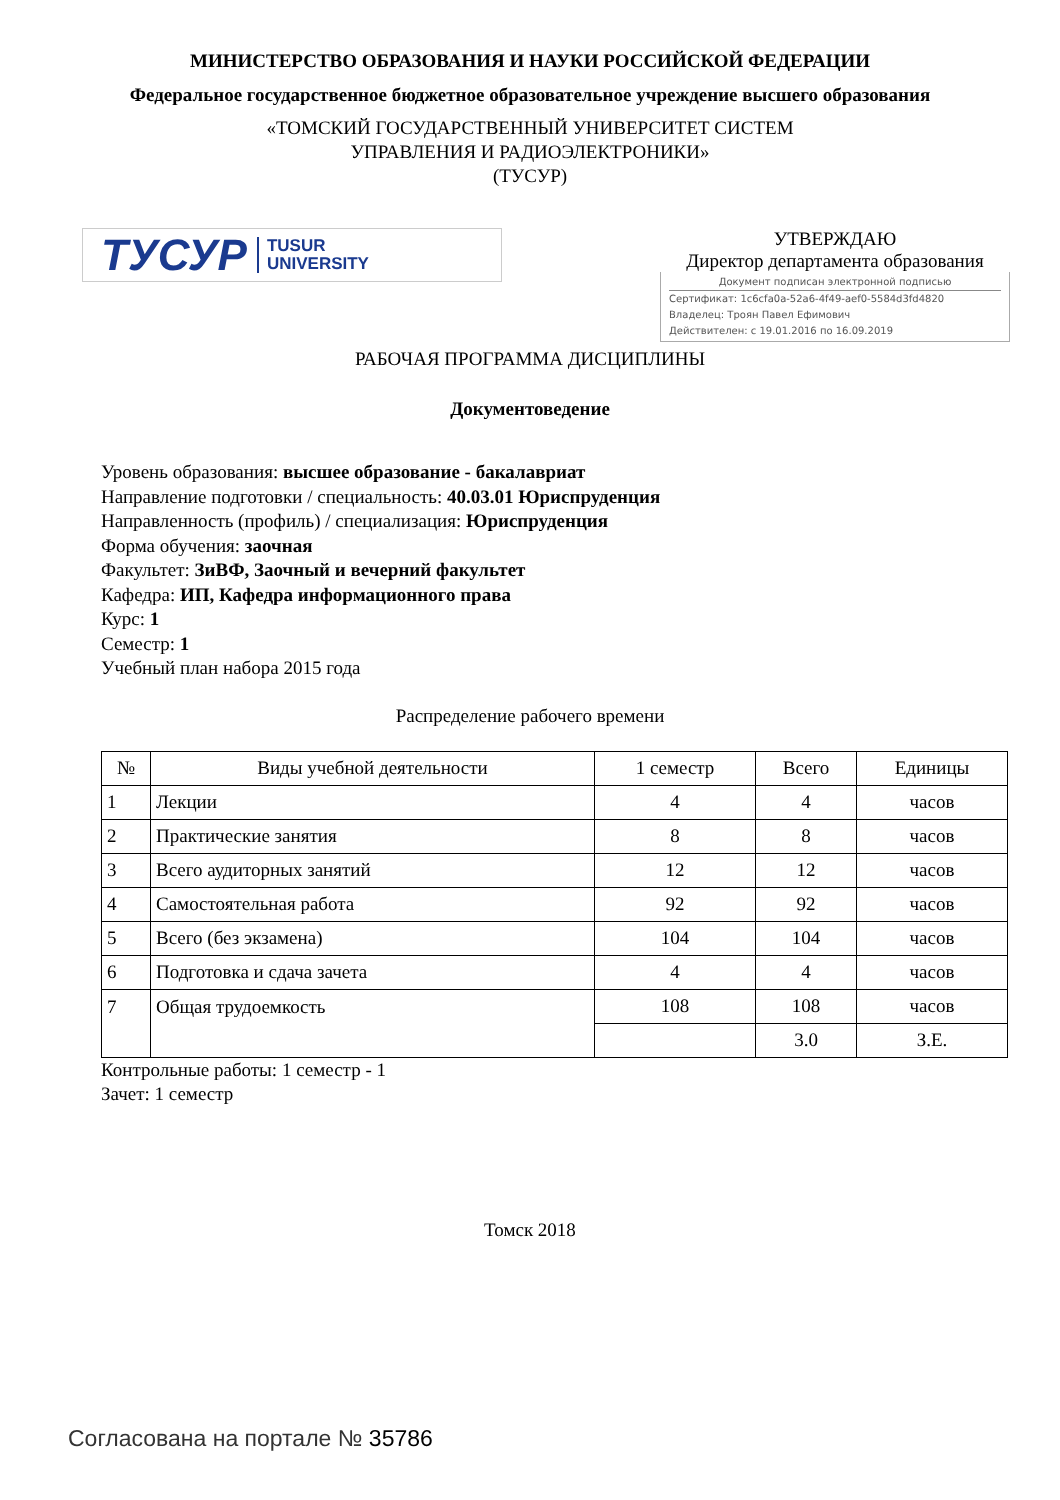МИНИСТЕРСТВО ОБРАЗОВАНИЯ И НАУКИ РОССИЙСКОЙ ФЕДЕРАЦИИ
Федеральное государственное бюджетное образовательное учреждение высшего образования
«ТОМСКИЙ ГОСУДАРСТВЕННЫЙ УНИВЕРСИТЕТ СИСТЕМ
УПРАВЛЕНИЯ И РАДИОЭЛЕКТРОНИКИ»
(ТУСУР)
ТУСУР TUSUR
UNIVERSITY
УТВЕРЖДАЮ
Директор департамента образования
Документ подписан электронной подписью
Сертификат: 1c6cfa0a-52a6-4f49-aef0-5584d3fd4820
Владелец: Троян Павел Ефимович
Действителен: с 19.01.2016 по 16.09.2019
РАБОЧАЯ ПРОГРАММА ДИСЦИПЛИНЫ
Документоведение
Уровень образования: высшее образование - бакалавриат
Направление подготовки / специальность: 40.03.01 Юриспруденция
Направленность (профиль) / специализация: Юриспруденция
Форма обучения: заочная
Факультет: ЗиВФ, Заочный и вечерний факультет
Кафедра: ИП, Кафедра информационного права
Курс: 1
Семестр: 1
Учебный план набора 2015 года
Распределение рабочего времени
| № | Виды учебной деятельности | 1 семестр | Всего | Единицы |
| --- | --- | --- | --- | --- |
| 1 | Лекции | 4 | 4 | часов |
| 2 | Практические занятия | 8 | 8 | часов |
| 3 | Всего аудиторных занятий | 12 | 12 | часов |
| 4 | Самостоятельная работа | 92 | 92 | часов |
| 5 | Всего (без экзамена) | 104 | 104 | часов |
| 6 | Подготовка и сдача зачета | 4 | 4 | часов |
| 7 | Общая трудоемкость | 108 | 108 | часов |
| | | | 3.0 | З.Е. |
Контрольные работы: 1 семестр - 1
Зачет: 1 семестр
Томск 2018
Согласована на портале № 35786